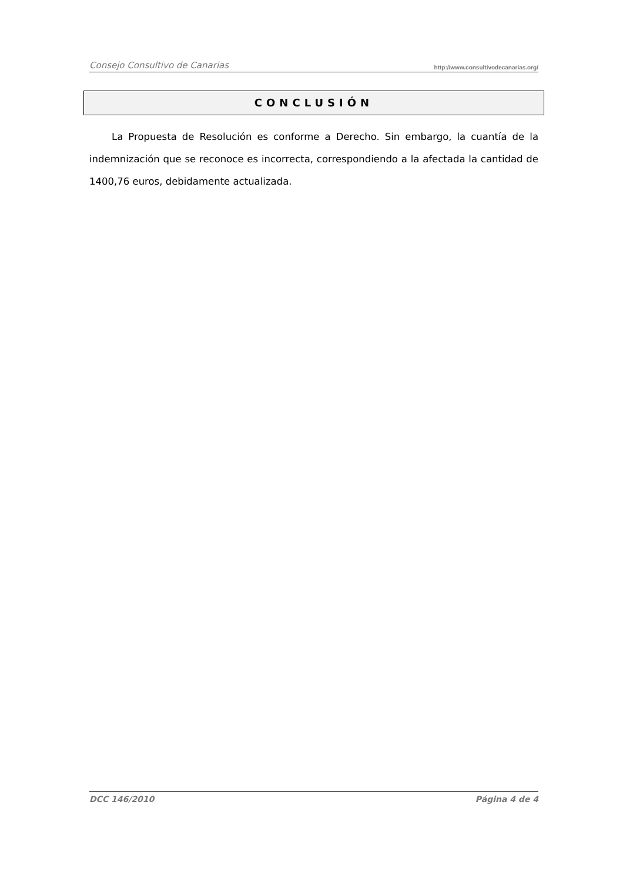Consejo Consultivo de Canarias http://www.consultivodecanarias.org/
CONCLUSIÓN
La Propuesta de Resolución es conforme a Derecho. Sin embargo, la cuantía de la indemnización que se reconoce es incorrecta, correspondiendo a la afectada la cantidad de 1400,76 euros, debidamente actualizada.
DCC 146/2010 Página 4 de 4